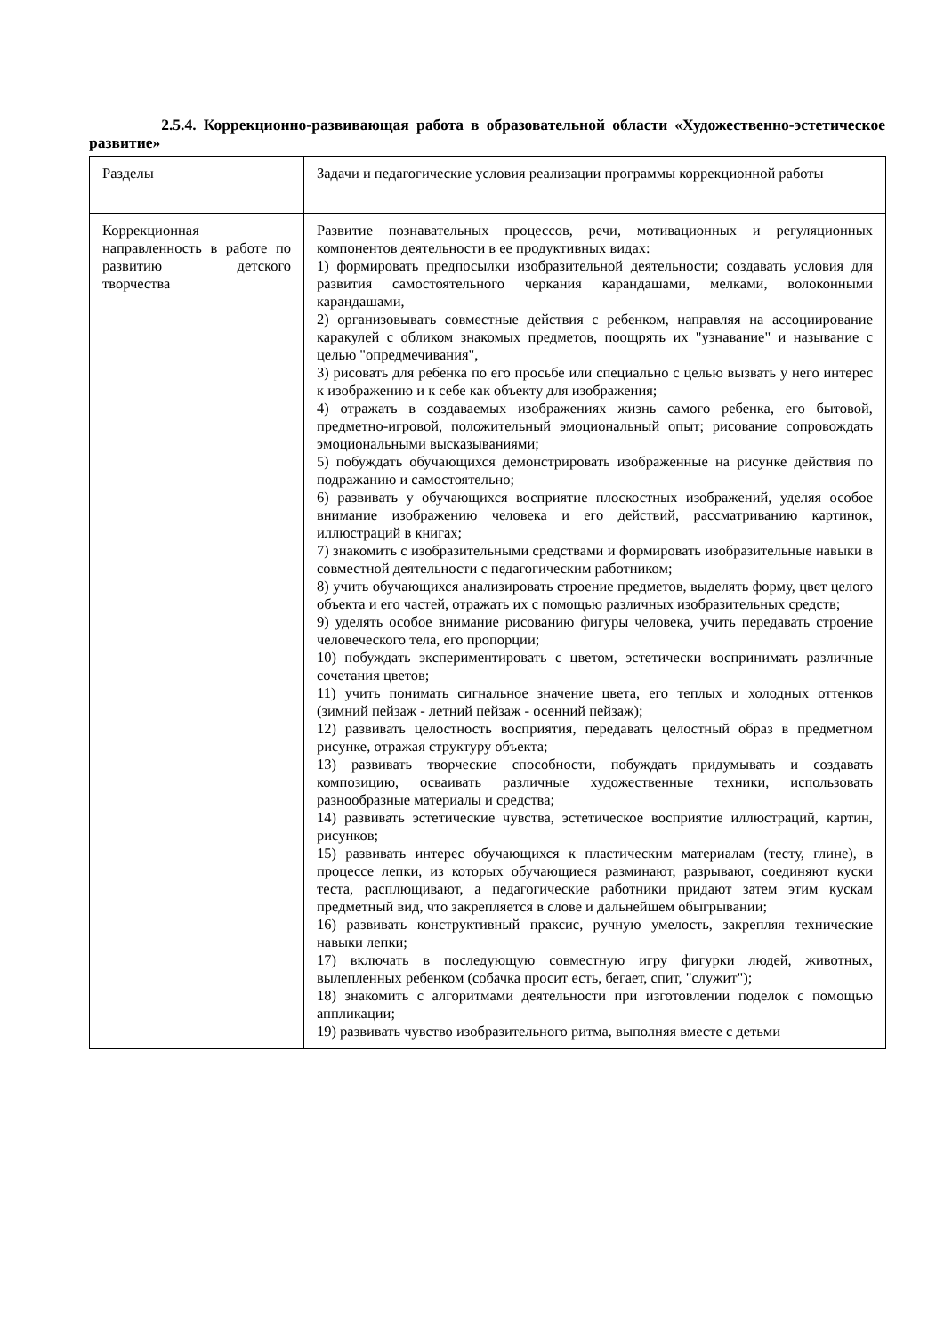2.5.4. Коррекционно-развивающая работа в образовательной области «Художественно-эстетическое развитие»
| Разделы | Задачи и педагогические условия реализации программы коррекционной работы |
| Коррекционная направленность в работе по развитию детского творчества | Развитие познавательных процессов, речи, мотивационных и регуляционных компонентов деятельности в ее продуктивных видах: 1) формировать предпосылки изобразительной деятельности; создавать условия для развития самостоятельного черкания карандашами, мелками, волоконными карандашами, 2) организовывать совместные действия с ребенком, направляя на ассоциирование каракулей с обликом знакомых предметов, поощрять их "узнавание" и называние с целью "опредмечивания", 3) рисовать для ребенка по его просьбе или специально с целью вызвать у него интерес к изображению и к себе как объекту для изображения; 4) отражать в создаваемых изображениях жизнь самого ребенка, его бытовой, предметно-игровой, положительный эмоциональный опыт; рисование сопровождать эмоциональными высказываниями; 5) побуждать обучающихся демонстрировать изображенные на рисунке действия по подражанию и самостоятельно; 6) развивать у обучающихся восприятие плоскостных изображений, уделяя особое внимание изображению человека и его действий, рассматриванию картинок, иллюстраций в книгах; 7) знакомить с изобразительными средствами и формировать изобразительные навыки в совместной деятельности с педагогическим работником; 8) учить обучающихся анализировать строение предметов, выделять форму, цвет целого объекта и его частей, отражать их с помощью различных изобразительных средств; 9) уделять особое внимание рисованию фигуры человека, учить передавать строение человеческого тела, его пропорции; 10) побуждать экспериментировать с цветом, эстетически воспринимать различные сочетания цветов; 11) учить понимать сигнальное значение цвета, его теплых и холодных оттенков (зимний пейзаж - летний пейзаж - осенний пейзаж); 12) развивать целостность восприятия, передавать целостный образ в предметном рисунке, отражая структуру объекта; 13) развивать творческие способности, побуждать придумывать и создавать композицию, осваивать различные художественные техники, использовать разнообразные материалы и средства; 14) развивать эстетические чувства, эстетическое восприятие иллюстраций, картин, рисунков; 15) развивать интерес обучающихся к пластическим материалам (тесту, глине), в процессе лепки, из которых обучающиеся разминают, разрывают, соединяют куски теста, расплющивают, а педагогические работники придают затем этим кускам предметный вид, что закрепляется в слове и дальнейшем обыгрывании; 16) развивать конструктивный праксис, ручную умелость, закрепляя технические навыки лепки; 17) включать в последующую совместную игру фигурки людей, животных, вылепленных ребенком (собачка просит есть, бегает, спит, "служит"); 18) знакомить с алгоритмами деятельности при изготовлении поделок с помощью аппликации; 19) развивать чувство изобразительного ритма, выполняя вместе с детьми |